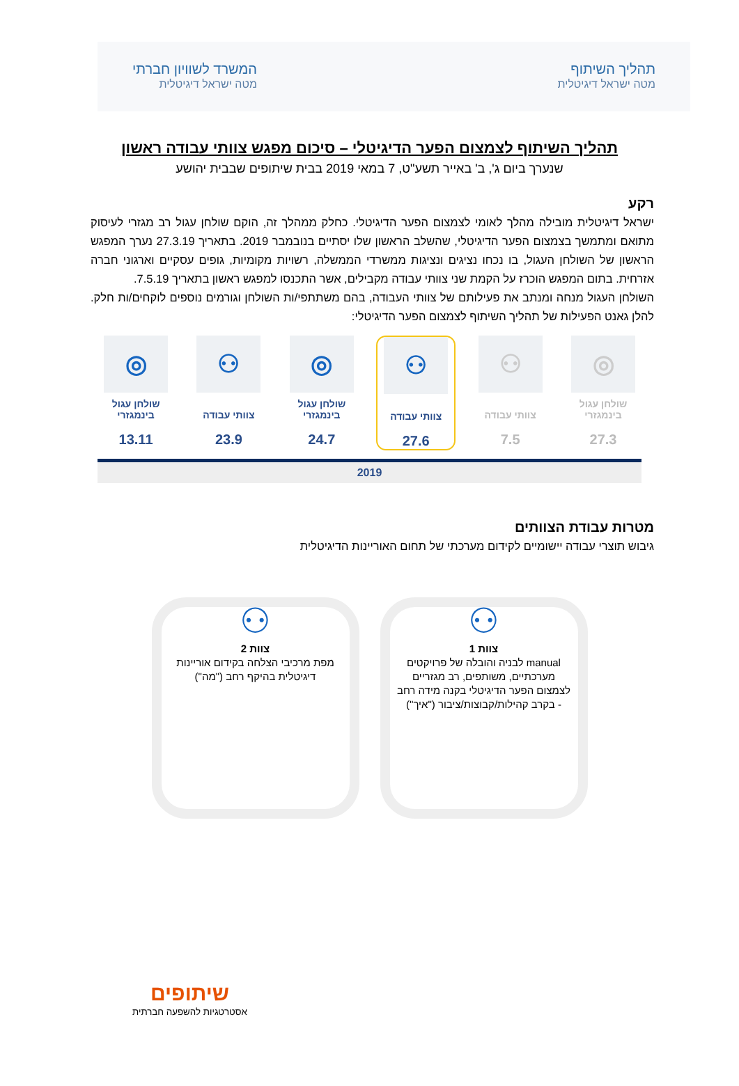תהליך השיתוף
מטה ישראל דיגיטלית
המשרד לשוויון חברתי
מטה ישראל דיגיטלית
תהליך השיתוף לצמצום הפער הדיגיטלי – סיכום מפגש צוותי עבודה ראשון
שנערך ביום ג', ב' באייר תשע"ט, 7 במאי 2019 בבית שיתופים שבבית יהושע
רקע
ישראל דיגיטלית מובילה מהלך לאומי לצמצום הפער הדיגיטלי. כחלק ממהלך זה, הוקם שולחן עגול רב מגזרי לעיסוק מתואם ומתמשך בצמצום הפער הדיגיטלי, שהשלב הראשון שלו יסתיים בנובמבר 2019. בתאריך 27.3.19 נערך המפגש הראשון של השולחן העגול, בו נכחו נציגים ונציגות ממשרדי הממשלה, רשויות מקומיות, גופים עסקיים וארגוני חברה אזרחית. בתום המפגש הוכרז על הקמת שני צוותי עבודה מקבילים, אשר התכנסו למפגש ראשון בתאריך 7.5.19.
השולחן העגול מנחה ומנתב את פעילותם של צוותי העבודה, בהם משתתפי/ות השולחן וגורמים נוספים לוקחים/ות חלק. להלן גאנט הפעילות של תהליך השיתוף לצמצום הפער הדיגיטלי:
◎
שולחן עגול בינמגזרי
27.3
⚇
צוותי עבודה
7.5
⚇
צוותי עבודה
27.6
◎
שולחן עגול בינמגזרי
24.7
⚇
צוותי עבודה
23.9
◎
שולחן עגול בינמגזרי
13.11
2019
מטרות עבודת הצוותים
גיבוש תוצרי עבודה יישומיים לקידום מערכתי של תחום האוריינות הדיגיטלית
⚇
צוות 1
manual לבניה והובלה של פרויקטים מערכתיים, משותפים, רב מגזריים לצמצום הפער הדיגיטלי בקנה מידה רחב - בקרב קהילות/קבוצות/ציבור ("איך")
⚇
צוות 2
מפת מרכיבי הצלחה בקידום אוריינות דיגיטלית בהיקף רחב ("מה")
שיתופים
אסטרטגיות להשפעה חברתית